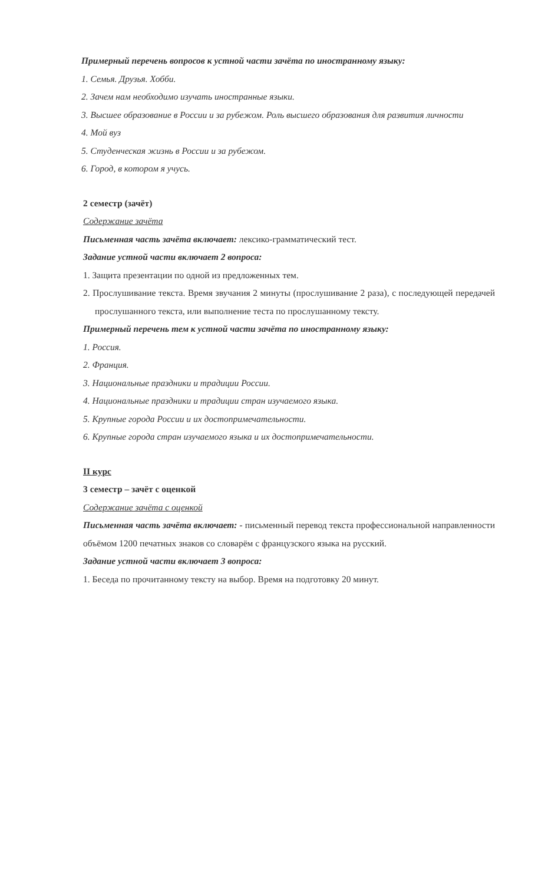Примерный перечень вопросов к устной части зачёта по иностранному языку:
1. Семья. Друзья. Хобби.
2. Зачем нам необходимо изучать иностранные языки.
3. Высшее образование в России и за рубежом. Роль высшего образования для развития личности
4. Мой вуз
5. Студенческая жизнь в России и за рубежом.
6. Город, в котором я учусь.
2 семестр (зачёт)
Содержание зачёта
Письменная часть зачёта включает: лексико-грамматический тест.
Задание устной части включает 2 вопроса:
1. Защита презентации по одной из предложенных тем.
2. Прослушивание текста. Время звучания 2 минуты (прослушивание 2 раза), с последующей передачей прослушанного текста, или выполнение теста по прослушанному тексту.
Примерный перечень тем к устной части зачёта по иностранному языку:
1. Россия.
2. Франция.
3. Национальные праздники и традиции России.
4. Национальные праздники и традиции стран изучаемого языка.
5. Крупные города России и их достопримечательности.
6. Крупные города стран изучаемого языка и их достопримечательности.
II курс
3 семестр – зачёт с оценкой
Содержание зачёта с оценкой
Письменная часть зачёта включает: - письменный перевод текста профессиональной направленности объёмом 1200 печатных знаков со словарём с французского языка на русский.
Задание устной части включает 3 вопроса:
1. Беседа по прочитанному тексту на выбор. Время на подготовку 20 минут.